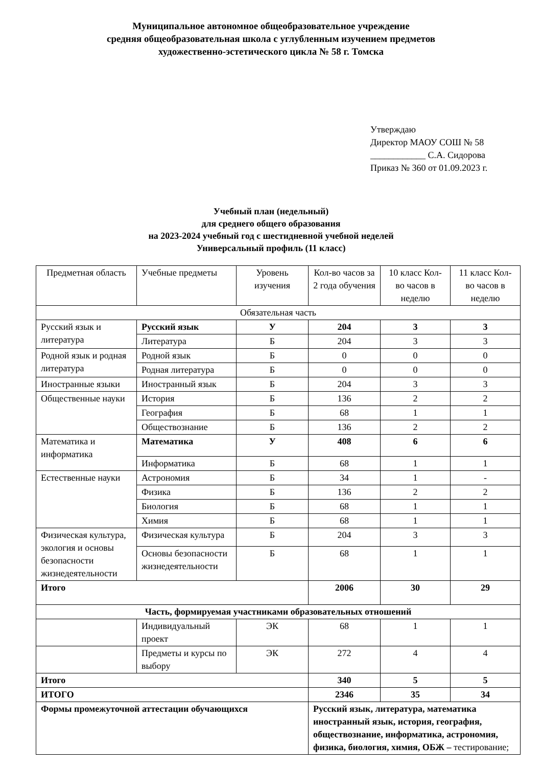Муниципальное автономное общеобразовательное учреждение
средняя общеобразовательная школа с углубленным изучением предметов
художественно-эстетического цикла № 58 г. Томска
Утверждаю
Директор МАОУ СОШ № 58
____________ С.А. Сидорова
Приказ № 360 от 01.09.2023 г.
Учебный план (недельный)
для среднего общего образования
на 2023-2024 учебный год с шестидневной учебной неделей
Универсальный профиль (11 класс)
| Предметная область | Учебные предметы | Уровень изучения | Кол-во часов за 2 года обучения | 10 класс Кол-во часов в неделю | 11 класс Кол-во часов в неделю |
| Обязательная часть | | | | | |
| Русский язык и литература | Русский язык | У | 204 | 3 | 3 |
| | Литература | Б | 204 | 3 | 3 |
| Родной язык и родная литература | Родной язык | Б | 0 | 0 | 0 |
| | Родная литература | Б | 0 | 0 | 0 |
| Иностранные языки | Иностранный язык | Б | 204 | 3 | 3 |
| Общественные науки | История | Б | 136 | 2 | 2 |
| | География | Б | 68 | 1 | 1 |
| | Обществознание | Б | 136 | 2 | 2 |
| Математика и информатика | Математика | У | 408 | 6 | 6 |
| | Информатика | Б | 68 | 1 | 1 |
| Естественные науки | Астрономия | Б | 34 | 1 | - |
| | Физика | Б | 136 | 2 | 2 |
| | Биология | Б | 68 | 1 | 1 |
| | Химия | Б | 68 | 1 | 1 |
| Физическая культура, экология и основы безопасности жизнедеятельности | Физическая культура | Б | 204 | 3 | 3 |
| | Основы безопасности жизнедеятельности | Б | 68 | 1 | 1 |
| Итого | | | 2006 | 30 | 29 |
| Часть, формируемая участниками образовательных отношений | | | | | |
| | Индивидуальный проект | ЭК | 68 | 1 | 1 |
| | Предметы и курсы по выбору | ЭК | 272 | 4 | 4 |
| Итого | | | 340 | 5 | 5 |
| ИТОГО | | | 2346 | 35 | 34 |
| Формы промежуточной аттестации обучающихся | | | Русский язык, литература, математика иностранный язык, история, география, обществознание, информатика, астрономия, физика, биология, химия, ОБЖ – тестирование; | | |